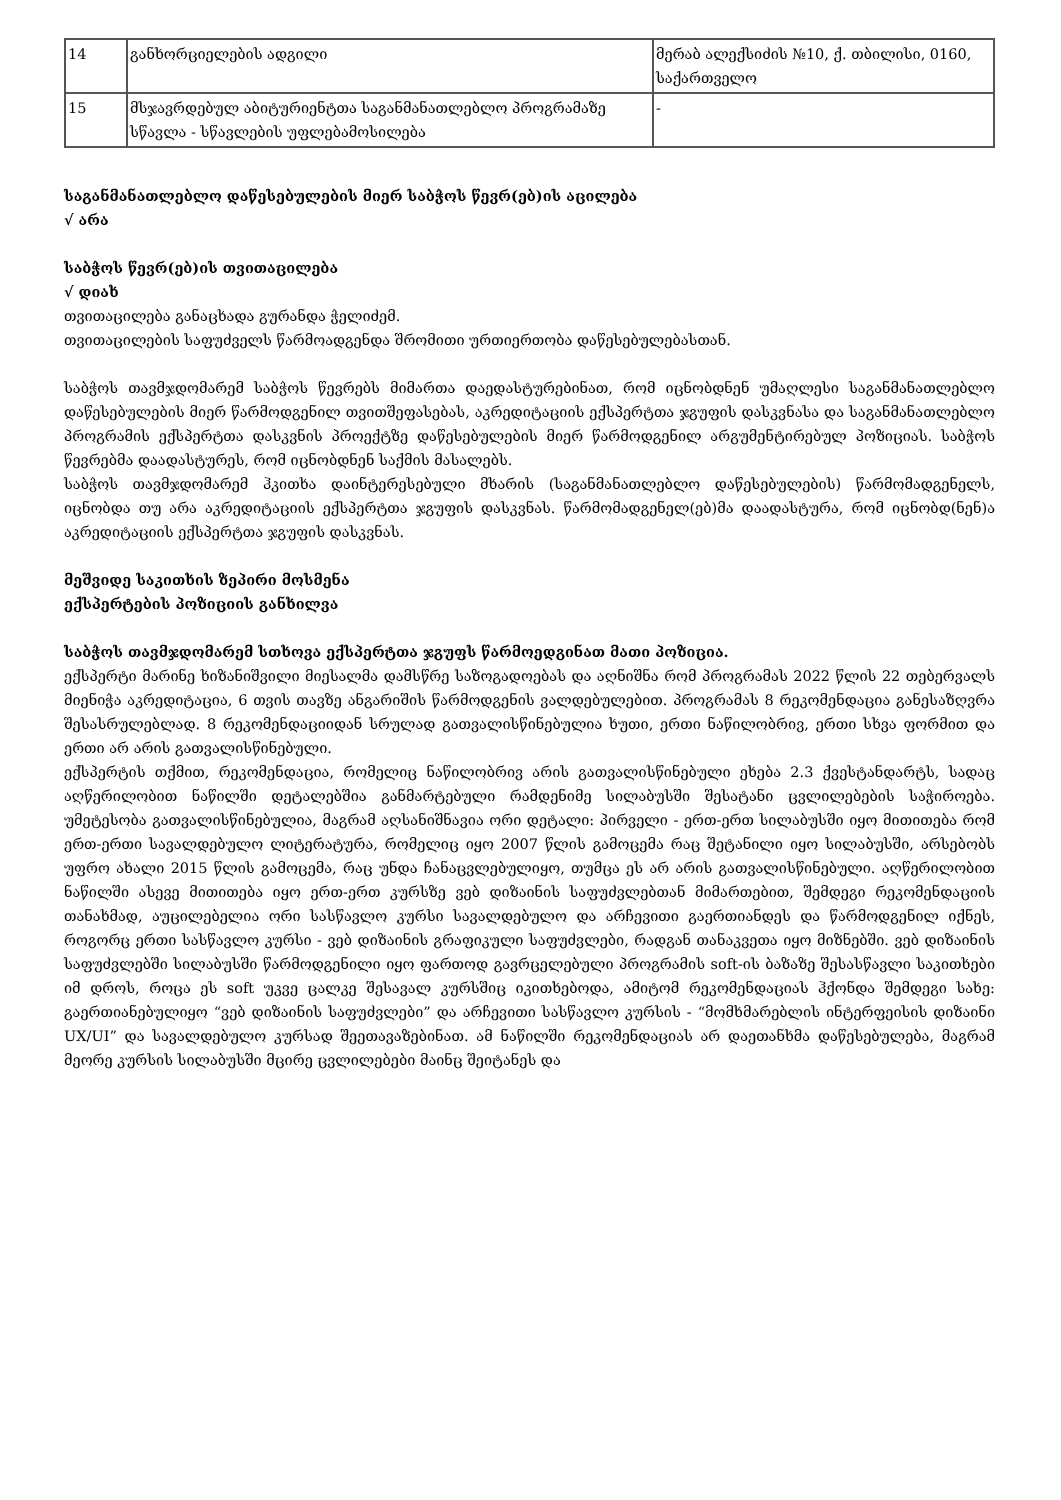| 14 | განხორციელების ადგილი | მერაბ ალექსიძის №10, ქ. თბილისი, 0160, საქართველო |
| 15 | მსჯავრდებულ აბიტურიენტთა საგანმანათლებლო პროგრამაზე სწავლა - სწავლების უფლებამოსილება | - |
საგანმანათლებლო დაწესებულების მიერ საბჭოს წევრ(ებ)ის აცილება
√ არა
საბჭოს წევრ(ებ)ის თვითაცილება
√ დიახ
თვითაცილება განაცხადა გურანდა ჭელიძემ.
თვითაცილების საფუძველს წარმოადგენდა შრომითი ურთიერთობა დაწესებულებასთან.
საბჭოს თავმჯდომარემ საბჭოს წევრებს მიმართა დაედასტურებინათ, რომ იცნობდნენ უმაღლესი საგანმანათლებლო დაწესებულების მიერ წარმოდგენილ თვითშეფასებას, აკრედიტაციის ექსპერტთა ჯგუფის დასკვნასა და საგანმანათლებლო პროგრამის ექსპერტთა დასკვნის პროექტზე დაწესებულების მიერ წარმოდგენილ არგუმენტირებულ პოზიციას. საბჭოს წევრებმა დაადასტურეს, რომ იცნობდნენ საქმის მასალებს.
საბჭოს თავმჯდომარემ ჰკითხა დაინტერესებული მხარის (საგანმანათლებლო დაწესებულების) წარმომადგენელს, იცნობდა თუ არა აკრედიტაციის ექსპერტთა ჯგუფის დასკვნას. წარმომადგენელ(ებ)მა დაადასტურა, რომ იცნობდ(ნენ)ა აკრედიტაციის ექსპერტთა ჯგუფის დასკვნას.
მეშვიდე საკითხის ზეპირი მოსმენა
ექსპერტების პოზიციის განხილვა
საბჭოს თავმჯდომარემ სთხოვა ექსპერტთა ჯგუფს წარმოედგინათ მათი პოზიცია.
ექსპერტი მარინე ხიზანიშვილი მიესალმა დამსწრე საზოგადოებას და აღნიშნა რომ პროგრამას 2022 წლის 22 თებერვალს მიენიჭა აკრედიტაცია, 6 თვის თავზე ანგარიშის წარმოდგენის ვალდებულებით. პროგრამას 8 რეკომენდაცია განესაზღვრა შესასრულებლად. 8 რეკომენდაციიდან სრულად გათვალისწინებულია ხუთი, ერთი ნაწილობრივ, ერთი სხვა ფორმით და ერთი არ არის გათვალისწინებული.
ექსპერტის თქმით, რეკომენდაცია, რომელიც ნაწილობრივ არის გათვალისწინებული ეხება 2.3 ქვესტანდარტს, სადაც აღწერილობით ნაწილში დეტალებშია განმარტებული რამდენიმე სილაბუსში შესატანი ცვლილებების საჭიროება. უმეტესობა გათვალისწინებულია, მაგრამ აღსანიშნავია ორი დეტალი: პირველი - ერთ-ერთ სილაბუსში იყო მითითება რომ ერთ-ერთი სავალდებულო ლიტერატურა, რომელიც იყო 2007 წლის გამოცემა რაც შეტანილი იყო სილაბუსში, არსებობს უფრო ახალი 2015 წლის გამოცემა, რაც უნდა ჩანაცვლებულიყო, თუმცა ეს არ არის გათვალისწინებული. აღწერილობით ნაწილში ასევე მითითება იყო ერთ-ერთ კურსზე ვებ დიზაინის საფუძვლებთან მიმართებით, შემდეგი რეკომენდაციის თანახმად, აუცილებელია ორი სასწავლო კურსი სავალდებულო და არჩევითი გაერთიანდეს და წარმოდგენილ იქნეს, როგორც ერთი სასწავლო კურსი - ვებ დიზაინის გრაფიკული საფუძვლები, რადგან თანაკვეთა იყო მიზნებში. ვებ დიზაინის საფუძვლებში სილაბუსში წარმოდგენილი იყო ფართოდ გავრცელებული პროგრამის soft-ის ბაზაზე შესასწავლი საკითხები იმ დროს, როცა ეს soft უკვე ცალკე შესავალ კურსშიც იკითხებოდა, ამიტომ რეკომენდაციას ჰქონდა შემდეგი სახე: გაერთიანებულიყო “ვებ დიზაინის საფუძვლები” და არჩევითი სასწავლო კურსის - “მომხმარებლის ინტერფეისის დიზაინი UX/UI” და სავალდებულო კურსად შეეთავაზებინათ. ამ ნაწილში რეკომენდაციას არ დაეთანხმა დაწესებულება, მაგრამ მეორე კურსის სილაბუსში მცირე ცვლილებები მაინც შეიტანეს და